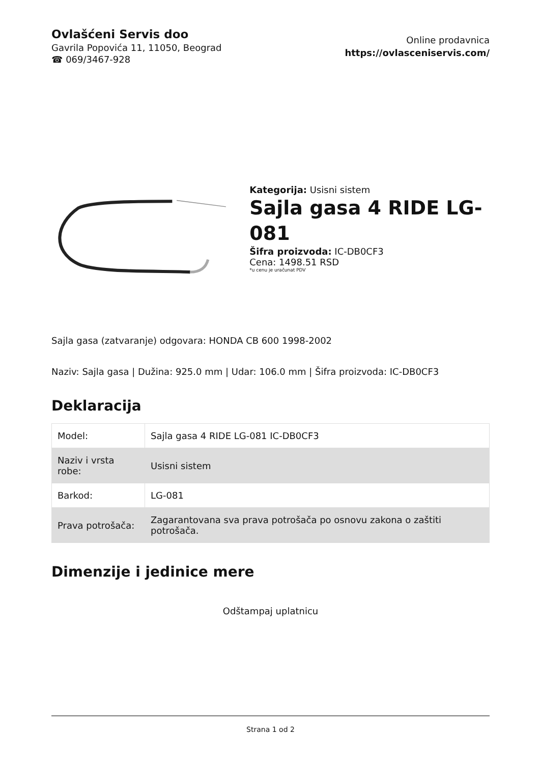Ovlašćeni Servis doo
Gavrila Popovića 11, 11050, Beograd
☎ 069/3467-928
Online prodavnica
https://ovlasceniservis.com/
Kategorija: Usisni sistem
Sajla gasa 4 RIDE LG-081
Šifra proizvoda: IC-DB0CF3
Cena: 1498.51 RSD
*u cenu je uračunat PDV
Sajla gasa (zatvaranje) odgovara: HONDA CB 600 1998-2002
Naziv: Sajla gasa | Dužina: 925.0 mm | Udar: 106.0 mm | Šifra proizvoda: IC-DB0CF3
Deklaracija
| Model: | Sajla gasa 4 RIDE LG-081 IC-DB0CF3 |
| Naziv i vrsta robe: | Usisni sistem |
| Barkod: | LG-081 |
| Prava potrošača: | Zagarantovana sva prava potrošača po osnovu zakona o zaštiti potrošača. |
Dimenzije i jedinice mere
Odštampaj uplatnicu
Strana 1 od 2